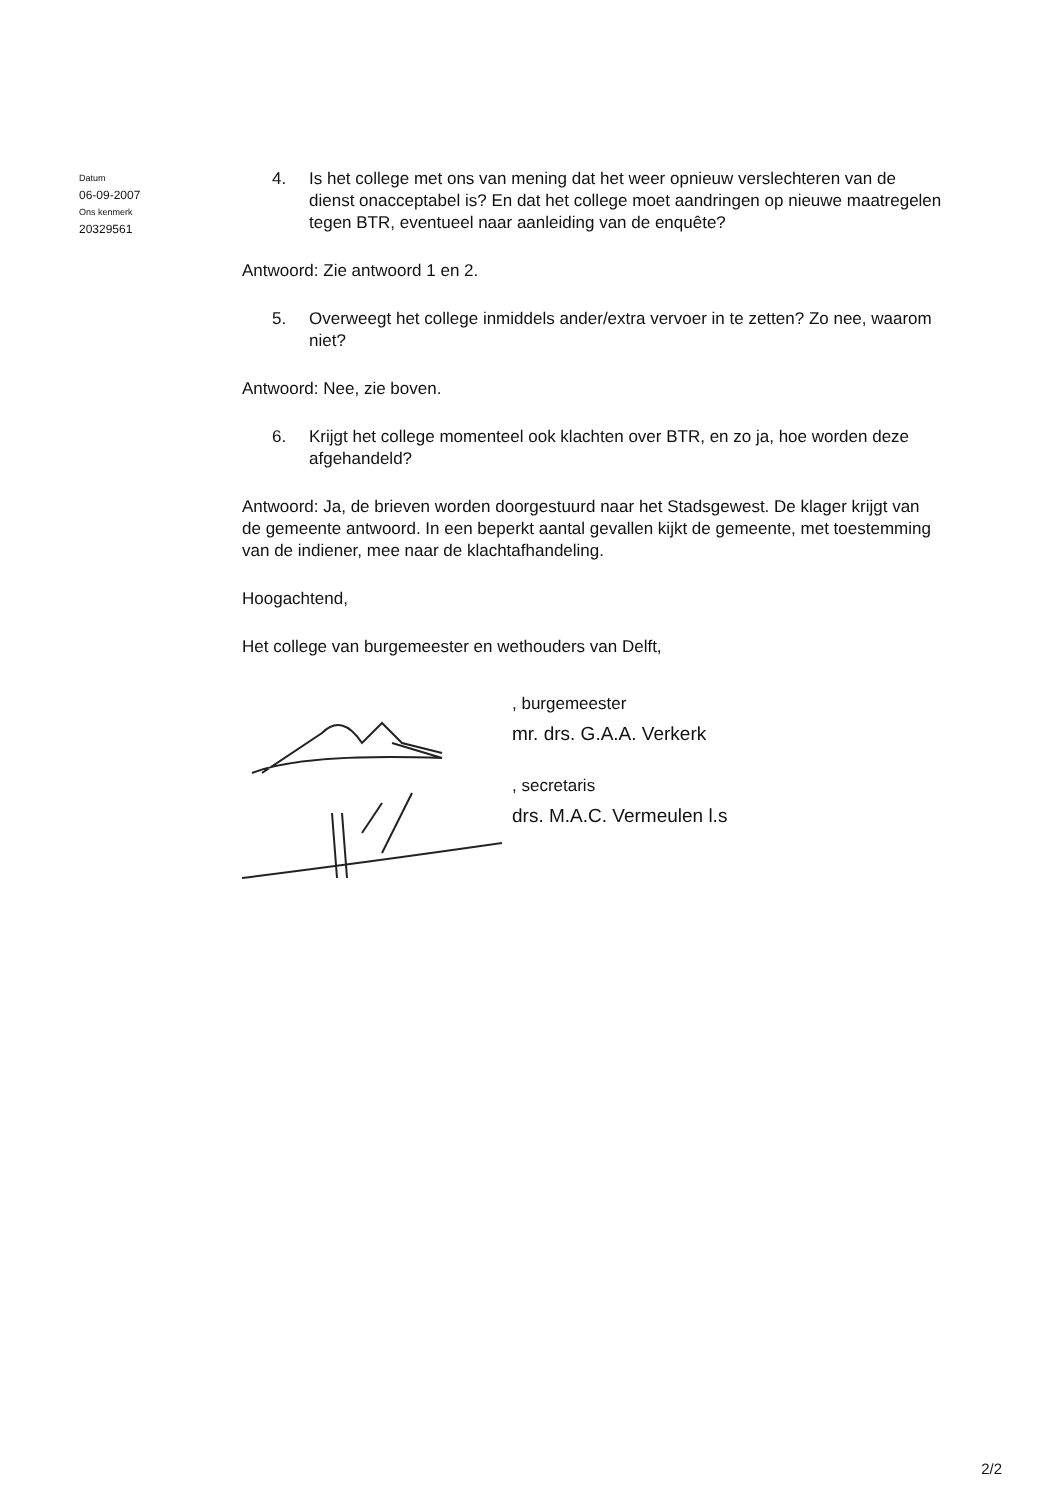Datum
06-09-2007
Ons kenmerk
20329561
4. Is het college met ons van mening dat het weer opnieuw verslechteren van de dienst onacceptabel is? En dat het college moet aandringen op nieuwe maatregelen tegen BTR, eventueel naar aanleiding van de enquête?
Antwoord: Zie antwoord 1 en 2.
5. Overweegt het college inmiddels ander/extra vervoer in te zetten? Zo nee, waarom niet?
Antwoord: Nee, zie boven.
6. Krijgt het college momenteel ook klachten over BTR, en zo ja, hoe worden deze afgehandeld?
Antwoord: Ja, de brieven worden doorgestuurd naar het Stadsgewest. De klager krijgt van de gemeente antwoord. In een beperkt aantal gevallen kijkt de gemeente, met toestemming van de indiener, mee naar de klachtafhandeling.
Hoogachtend,
Het college van burgemeester en wethouders van Delft,
, burgemeester
mr. drs. G.A.A. Verkerk
, secretaris
drs. M.A.C. Vermeulen l.s
2/2